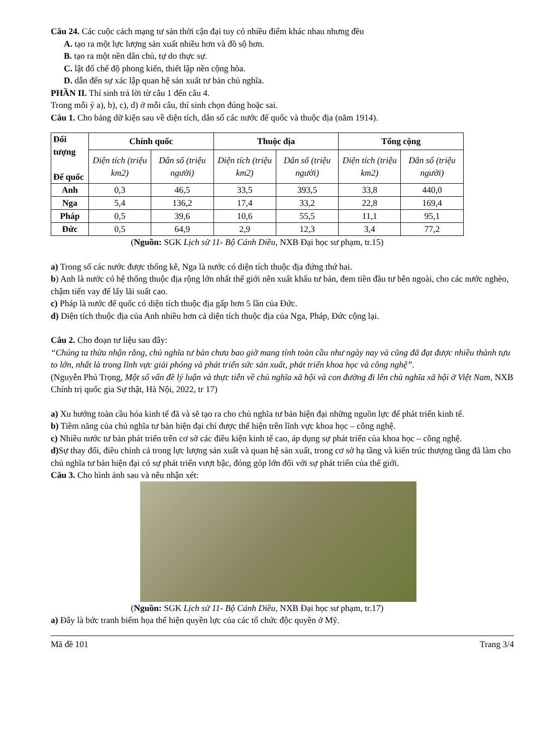Câu 24. Các cuộc cách mạng tư sản thời cận đại tuy có nhiều điểm khác nhau nhưng đều
A. tạo ra một lực lượng sản xuất nhiều hơn và đồ sộ hơn.
B. tạo ra một nền dân chủ, tự do thực sự.
C. lật đổ chế độ phong kiến, thiết lập nền cộng hòa.
D. dẫn đến sự xác lập quan hệ sản xuất tư bản chủ nghĩa.
PHẦN II. Thí sinh trả lời từ câu 1 đến câu 4.
Trong mỗi ý a), b), c), d) ở mỗi câu, thí sinh chọn đúng hoặc sai.
Câu 1. Cho bảng dữ kiện sau về diện tích, dân số các nước đế quốc và thuộc địa (năm 1914).
| Đối tượng Đế quốc | Chính quốc | | Thuộc địa | | Tổng cộng | |
| --- | --- | --- | --- | --- | --- | --- |
| | Diện tích (triệu km2) | Dân số (triệu người) | Diện tích (triệu km2) | Dân số (triệu người) | Diện tích (triệu km2) | Dân số (triệu người) |
| Anh | 0,3 | 46,5 | 33,5 | 393,5 | 33,8 | 440,0 |
| Nga | 5,4 | 136,2 | 17,4 | 33,2 | 22,8 | 169,4 |
| Pháp | 0,5 | 39,6 | 10,6 | 55,5 | 11,1 | 95,1 |
| Đức | 0,5 | 64,9 | 2,9 | 12,3 | 3,4 | 77,2 |
(Nguồn: SGK Lịch sử 11- Bộ Cánh Diều, NXB Đại học sư phạm, tr.15)
a) Trong số các nước được thống kê, Nga là nước có diện tích thuộc địa đứng thứ hai.
b) Anh là nước có hệ thống thuộc địa rộng lớn nhất thế giới nên xuất khẩu tư bản, đem tiền đầu tư bên ngoài, cho các nước nghèo, chậm tiến vay để lấy lãi suất cao.
c) Pháp là nước đế quốc có diện tích thuộc địa gấp hơn 5 lần của Đức.
d) Diện tích thuộc địa của Anh nhiều hơn cả diện tích thuộc địa của Nga, Pháp, Đức cộng lại.
Câu 2. Cho đoạn tư liệu sau đây:
“Chúng ta thừa nhận rằng, chủ nghĩa tư bản chưa bao giờ mang tính toàn cầu như ngày nay và cũng đã đạt được nhiều thành tựu to lớn, nhất là trong lĩnh vực giải phóng và phát triển sức sản xuất, phát triển khoa học và công nghệ”.
(Nguyễn Phú Trọng, Một số vấn đề lý luận và thực tiễn về chủ nghĩa xã hội và con đường đi lên chủ nghĩa xã hội ở Việt Nam, NXB Chính trị quốc gia Sự thật, Hà Nội, 2022, tr 17)
a) Xu hướng toàn cầu hóa kinh tế đã và sẽ tạo ra cho chủ nghĩa tư bản hiện đại những nguồn lực để phát triển kinh tế.
b) Tiềm năng của chủ nghĩa tư bản hiện đại chỉ được thể hiện trên lĩnh vực khoa học – công nghệ.
c) Nhiều nước tư bản phát triển trên cơ sở các điều kiện kinh tế cao, áp dụng sự phát triển của khoa học – công nghệ.
d) Sự thay đổi, điều chỉnh cả trong lực lượng sản xuất và quan hệ sản xuất, trong cơ sở hạ tầng và kiến trúc thượng tầng đã làm cho chủ nghĩa tư bản hiện đại có sự phát triển vượt bậc, đóng góp lớn đối với sự phát triển của thế giới.
Câu 3. Cho hình ảnh sau và nêu nhận xét:
(Nguồn: SGK Lịch sử 11- Bộ Cánh Diều, NXB Đại học sư phạm, tr.17)
a) Đây là bức tranh biếm họa thể hiện quyền lực của các tổ chức độc quyền ở Mỹ.
Mã đề 101 Trang 3/4